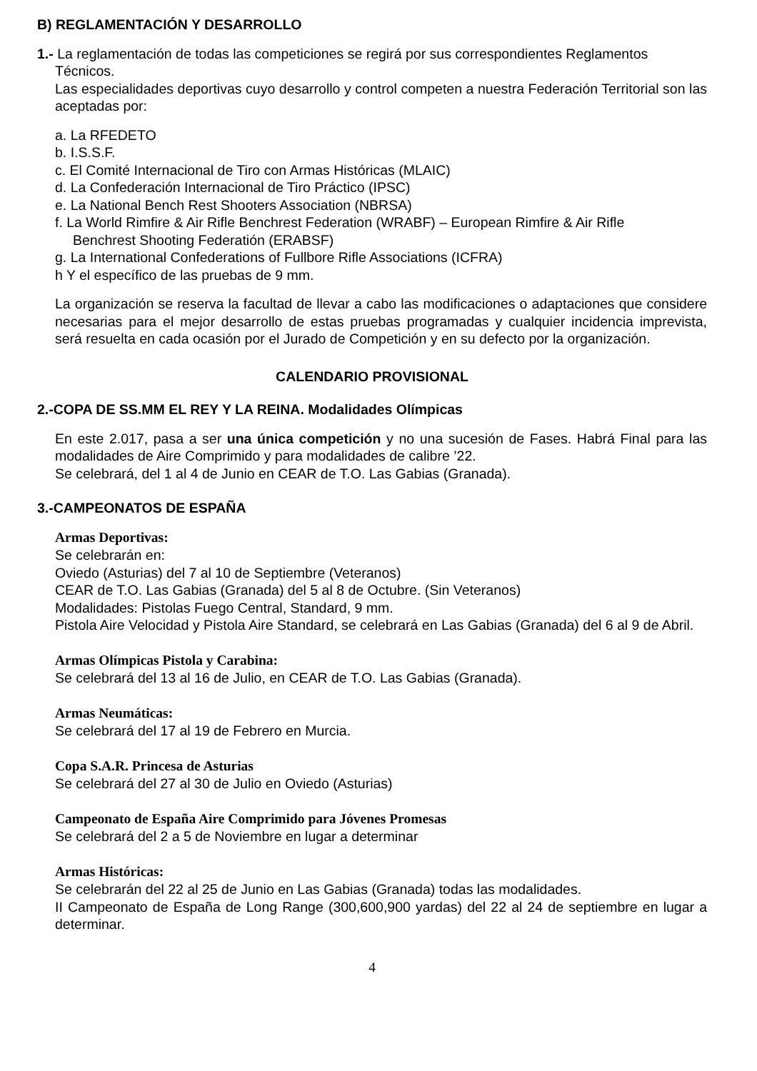B) REGLAMENTACIÓN Y DESARROLLO
1.- La reglamentación de todas las competiciones se regirá por sus correspondientes Reglamentos
Técnicos.
Las especialidades deportivas cuyo desarrollo y control competen a nuestra Federación Territorial son las aceptadas por:
a. La RFEDETO
b. I.S.S.F.
c. El Comité Internacional de Tiro con Armas Históricas (MLAIC)
d. La Confederación Internacional de Tiro Práctico (IPSC)
e. La National Bench Rest Shooters Association (NBRSA)
f. La World Rimfire & Air Rifle Benchrest Federation (WRABF) – European Rimfire & Air Rifle
Benchrest Shooting Federatión (ERABSF)
g. La International Confederations of Fullbore Rifle Associations (ICFRA)
h Y el específico de las pruebas de 9 mm.
La organización se reserva la facultad de llevar a cabo las modificaciones o adaptaciones que considere necesarias para el mejor desarrollo de estas pruebas programadas y cualquier incidencia imprevista, será resuelta en cada ocasión por el Jurado de Competición y en su defecto por la organización.
CALENDARIO PROVISIONAL
2.-COPA DE SS.MM EL REY Y LA REINA. Modalidades Olímpicas
En este 2.017, pasa a ser una única competición y no una sucesión de Fases. Habrá Final para las modalidades de Aire Comprimido y para modalidades de calibre ’22.
Se celebrará, del 1 al 4 de Junio en CEAR de T.O. Las Gabias (Granada).
3.-CAMPEONATOS DE ESPAÑA
Armas Deportivas:
Se celebrarán en:
Oviedo (Asturias) del 7 al 10 de Septiembre (Veteranos)
CEAR de T.O. Las Gabias (Granada) del 5 al 8 de Octubre. (Sin Veteranos)
Modalidades: Pistolas Fuego Central, Standard, 9 mm.
Pistola Aire Velocidad y Pistola Aire Standard, se celebrará en Las Gabias (Granada) del 6 al 9 de Abril.
Armas Olímpicas Pistola y Carabina:
Se celebrará del 13 al 16 de Julio, en CEAR de T.O. Las Gabias (Granada).
Armas Neumáticas:
Se celebrará del 17 al 19 de Febrero en Murcia.
Copa S.A.R. Princesa de Asturias
Se celebrará del 27 al 30 de Julio en Oviedo (Asturias)
Campeonato de España Aire Comprimido para Jóvenes Promesas
Se celebrará del 2 a 5 de Noviembre en lugar a determinar
Armas Históricas:
Se celebrarán del 22 al 25 de Junio en Las Gabias (Granada) todas las modalidades.
II Campeonato de España de Long Range (300,600,900 yardas) del 22 al 24 de septiembre en lugar a determinar.
4